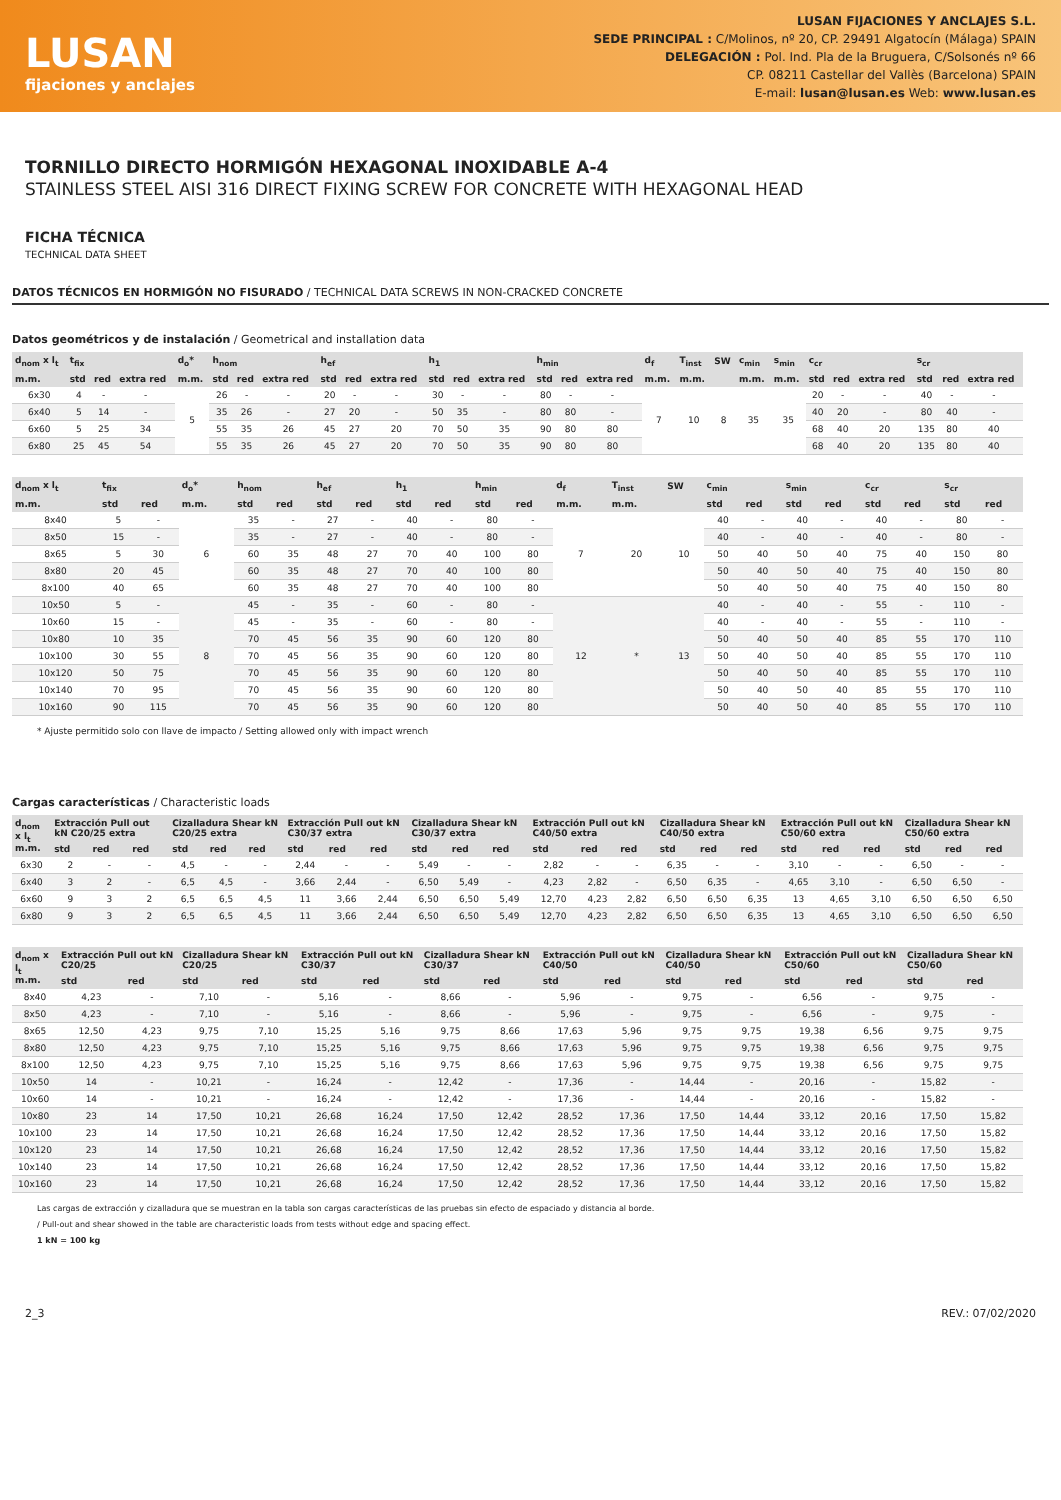LUSAN
fijaciones y anclajes
LUSAN FIJACIONES Y ANCLAJES S.L.
SEDE PRINCIPAL : C/Molinos, nº 20, CP. 29491 Algatocín (Málaga) SPAIN
DELEGACIÓN : Pol. Ind. Pla de la Bruguera, C/Solsonés nº 66
CP. 08211 Castellar del Vallès (Barcelona) SPAIN
E-mail: lusan@lusan.es Web: www.lusan.es
TORNILLO DIRECTO HORMIGÓN HEXAGONAL INOXIDABLE A-4
STAINLESS STEEL AISI 316 DIRECT FIXING SCREW FOR CONCRETE WITH HEXAGONAL HEAD
FICHA TÉCNICA
TECHNICAL DATA SHEET
DATOS TÉCNICOS EN HORMIGÓN NO FISURADO / TECHNICAL DATA SCREWS IN NON-CRACKED CONCRETE
Datos geométricos y de instalación / Geometrical and installation data
| d<sub>nom</sub> x l<sub>t</sub> | t<sub>fix</sub> | | | d<sub>o</sub>* | h<sub>nom</sub> | | | h<sub>ef</sub> | | | h<sub>1</sub> | | | h<sub>min</sub> | | | d<sub>f</sub> | T<sub>inst</sub> | SW | c<sub>min</sub> | s<sub>min</sub> | c<sub>cr</sub> | | | s<sub>cr</sub> | | |
| --- | --- | --- | --- | --- | --- | --- | --- | --- | --- | --- | --- | --- | --- | --- | --- | --- | --- | --- | --- | --- | --- | --- | --- | --- | --- | --- | --- |
| m.m. | std | red | extra red | m.m. | std | red | extra red | std | red | extra red | std | red | extra red | std | red | extra red | m.m. | m.m. | | m.m. | m.m. | std | red | extra red | std | red | extra red |
| 6x30 | 4 | - | - | 5 | 26 | - | - | 20 | - | - | 30 | - | - | 80 | - | - | 7 | 10 | 8 | 35 | 35 | 20 | - | - | 40 | - | - |
| 6x40 | 5 | 14 | - | | 35 | 26 | - | 27 | 20 | - | 50 | 35 | - | 80 | 80 | - | | | | | | 40 | 20 | - | 80 | 40 | - |
| 6x60 | 5 | 25 | 34 | | 55 | 35 | 26 | 45 | 27 | 20 | 70 | 50 | 35 | 90 | 80 | 80 | | | | | | 68 | 40 | 20 | 135 | 80 | 40 |
| 6x80 | 25 | 45 | 54 | | 55 | 35 | 26 | 45 | 27 | 20 | 70 | 50 | 35 | 90 | 80 | 80 | | | | | | 68 | 40 | 20 | 135 | 80 | 40 |
| d<sub>nom</sub> x l<sub>t</sub> | t<sub>fix</sub> | | d<sub>o</sub>* | h<sub>nom</sub> | | h<sub>ef</sub> | | h<sub>1</sub> | | h<sub>min</sub> | | d<sub>f</sub> | T<sub>inst</sub> | SW | c<sub>min</sub> | | s<sub>min</sub> | | c<sub>cr</sub> | | s<sub>cr</sub> | |
| --- | --- | --- | --- | --- | --- | --- | --- | --- | --- | --- | --- | --- | --- | --- | --- | --- | --- | --- | --- | --- | --- | --- |
| m.m. | std | red | m.m. | std | red | std | red | std | red | std | red | m.m. | m.m. | | std | red | std | red | std | red | std | red |
| 8x40 | 5 | - | 6 | 35 | - | 27 | - | 40 | - | 80 | - | 7 | 20 | 10 | 40 | - | 40 | - | 40 | - | 80 | - |
| 8x50 | 15 | - | | 35 | - | 27 | - | 40 | - | 80 | - | | | | 40 | - | 40 | - | 40 | - | 80 | - |
| 8x65 | 5 | 30 | | 60 | 35 | 48 | 27 | 70 | 40 | 100 | 80 | | | | 50 | 40 | 50 | 40 | 75 | 40 | 150 | 80 |
| 8x80 | 20 | 45 | | 60 | 35 | 48 | 27 | 70 | 40 | 100 | 80 | | | | 50 | 40 | 50 | 40 | 75 | 40 | 150 | 80 |
| 8x100 | 40 | 65 | | 60 | 35 | 48 | 27 | 70 | 40 | 100 | 80 | | | | 50 | 40 | 50 | 40 | 75 | 40 | 150 | 80 |
| 10x50 | 5 | - | 8 | 45 | - | 35 | - | 60 | - | 80 | - | 12 | * | 13 | 40 | - | 40 | - | 55 | - | 110 | - |
| 10x60 | 15 | - | | 45 | - | 35 | - | 60 | - | 80 | - | | | | 40 | - | 40 | - | 55 | - | 110 | - |
| 10x80 | 10 | 35 | | 70 | 45 | 56 | 35 | 90 | 60 | 120 | 80 | | | | 50 | 40 | 50 | 40 | 85 | 55 | 170 | 110 |
| 10x100 | 30 | 55 | | 70 | 45 | 56 | 35 | 90 | 60 | 120 | 80 | | | | 50 | 40 | 50 | 40 | 85 | 55 | 170 | 110 |
| 10x120 | 50 | 75 | | 70 | 45 | 56 | 35 | 90 | 60 | 120 | 80 | | | | 50 | 40 | 50 | 40 | 85 | 55 | 170 | 110 |
| 10x140 | 70 | 95 | | 70 | 45 | 56 | 35 | 90 | 60 | 120 | 80 | | | | 50 | 40 | 50 | 40 | 85 | 55 | 170 | 110 |
| 10x160 | 90 | 115 | | 70 | 45 | 56 | 35 | 90 | 60 | 120 | 80 | | | | 50 | 40 | 50 | 40 | 85 | 55 | 170 | 110 |
* Ajuste permitido solo con llave de impacto / Setting allowed only with impact wrench
Cargas características / Characteristic loads
| d<sub>nom</sub> x l<sub>t</sub> m.m. | Extracción Pull out kN C20/25 extra | | | Cizalladura Shear kN C20/25 extra | | | Extracción Pull out kN C30/37 extra | | | Cizalladura Shear kN C30/37 extra | | | Extracción Pull out kN C40/50 extra | | | Cizalladura Shear kN C40/50 extra | | | Extracción Pull out kN C50/60 extra | | | Cizalladura Shear kN C50/60 extra | | |
| --- | --- | --- | --- | --- | --- | --- | --- | --- | --- | --- | --- | --- | --- | --- | --- | --- | --- | --- | --- | --- | --- | --- | --- | --- |
| | std | red | red | std | red | red | std | red | red | std | red | red | std | red | red | std | red | red | std | red | red | std | red | red |
| 6x30 | 2 | - | - | 4,5 | - | - | 2,44 | - | - | 5,49 | - | - | 2,82 | - | - | 6,35 | - | - | 3,10 | - | - | 6,50 | - | - |
| 6x40 | 3 | 2 | - | 6,5 | 4,5 | - | 3,66 | 2,44 | - | 6,50 | 5,49 | - | 4,23 | 2,82 | - | 6,50 | 6,35 | - | 4,65 | 3,10 | - | 6,50 | 6,50 | - |
| 6x60 | 9 | 3 | 2 | 6,5 | 6,5 | 4,5 | 11 | 3,66 | 2,44 | 6,50 | 6,50 | 5,49 | 12,70 | 4,23 | 2,82 | 6,50 | 6,50 | 6,35 | 13 | 4,65 | 3,10 | 6,50 | 6,50 | 6,50 |
| 6x80 | 9 | 3 | 2 | 6,5 | 6,5 | 4,5 | 11 | 3,66 | 2,44 | 6,50 | 6,50 | 5,49 | 12,70 | 4,23 | 2,82 | 6,50 | 6,50 | 6,35 | 13 | 4,65 | 3,10 | 6,50 | 6,50 | 6,50 |
| d<sub>nom</sub> x l<sub>t</sub> m.m. | Extracción Pull out kN C20/25 | | Cizalladura Shear kN C20/25 | | Extracción Pull out kN C30/37 | | Cizalladura Shear kN C30/37 | | Extracción Pull out kN C40/50 | | Cizalladura Shear kN C40/50 | | Extracción Pull out kN C50/60 | | Cizalladura Shear kN C50/60 | |
| --- | --- | --- | --- | --- | --- | --- | --- | --- | --- | --- | --- | --- | --- | --- | --- | --- |
| | std | red | std | red | std | red | std | red | std | red | std | red | std | red | std | red |
| 8x40 | 4,23 | - | 7,10 | - | 5,16 | - | 8,66 | - | 5,96 | - | 9,75 | - | 6,56 | - | 9,75 | - |
| 8x50 | 4,23 | - | 7,10 | - | 5,16 | - | 8,66 | - | 5,96 | - | 9,75 | - | 6,56 | - | 9,75 | - |
| 8x65 | 12,50 | 4,23 | 9,75 | 7,10 | 15,25 | 5,16 | 9,75 | 8,66 | 17,63 | 5,96 | 9,75 | 9,75 | 19,38 | 6,56 | 9,75 | 9,75 |
| 8x80 | 12,50 | 4,23 | 9,75 | 7,10 | 15,25 | 5,16 | 9,75 | 8,66 | 17,63 | 5,96 | 9,75 | 9,75 | 19,38 | 6,56 | 9,75 | 9,75 |
| 8x100 | 12,50 | 4,23 | 9,75 | 7,10 | 15,25 | 5,16 | 9,75 | 8,66 | 17,63 | 5,96 | 9,75 | 9,75 | 19,38 | 6,56 | 9,75 | 9,75 |
| 10x50 | 14 | - | 10,21 | - | 16,24 | - | 12,42 | - | 17,36 | - | 14,44 | - | 20,16 | - | 15,82 | - |
| 10x60 | 14 | - | 10,21 | - | 16,24 | - | 12,42 | - | 17,36 | - | 14,44 | - | 20,16 | - | 15,82 | - |
| 10x80 | 23 | 14 | 17,50 | 10,21 | 26,68 | 16,24 | 17,50 | 12,42 | 28,52 | 17,36 | 17,50 | 14,44 | 33,12 | 20,16 | 17,50 | 15,82 |
| 10x100 | 23 | 14 | 17,50 | 10,21 | 26,68 | 16,24 | 17,50 | 12,42 | 28,52 | 17,36 | 17,50 | 14,44 | 33,12 | 20,16 | 17,50 | 15,82 |
| 10x120 | 23 | 14 | 17,50 | 10,21 | 26,68 | 16,24 | 17,50 | 12,42 | 28,52 | 17,36 | 17,50 | 14,44 | 33,12 | 20,16 | 17,50 | 15,82 |
| 10x140 | 23 | 14 | 17,50 | 10,21 | 26,68 | 16,24 | 17,50 | 12,42 | 28,52 | 17,36 | 17,50 | 14,44 | 33,12 | 20,16 | 17,50 | 15,82 |
| 10x160 | 23 | 14 | 17,50 | 10,21 | 26,68 | 16,24 | 17,50 | 12,42 | 28,52 | 17,36 | 17,50 | 14,44 | 33,12 | 20,16 | 17,50 | 15,82 |
Las cargas de extracción y cizalladura que se muestran en la tabla son cargas características de las pruebas sin efecto de espaciado y distancia al borde.
/ Pull-out and shear showed in the table are characteristic loads from tests without edge and spacing effect.
1 kN = 100 kg
2_3 REV.: 07/02/2020